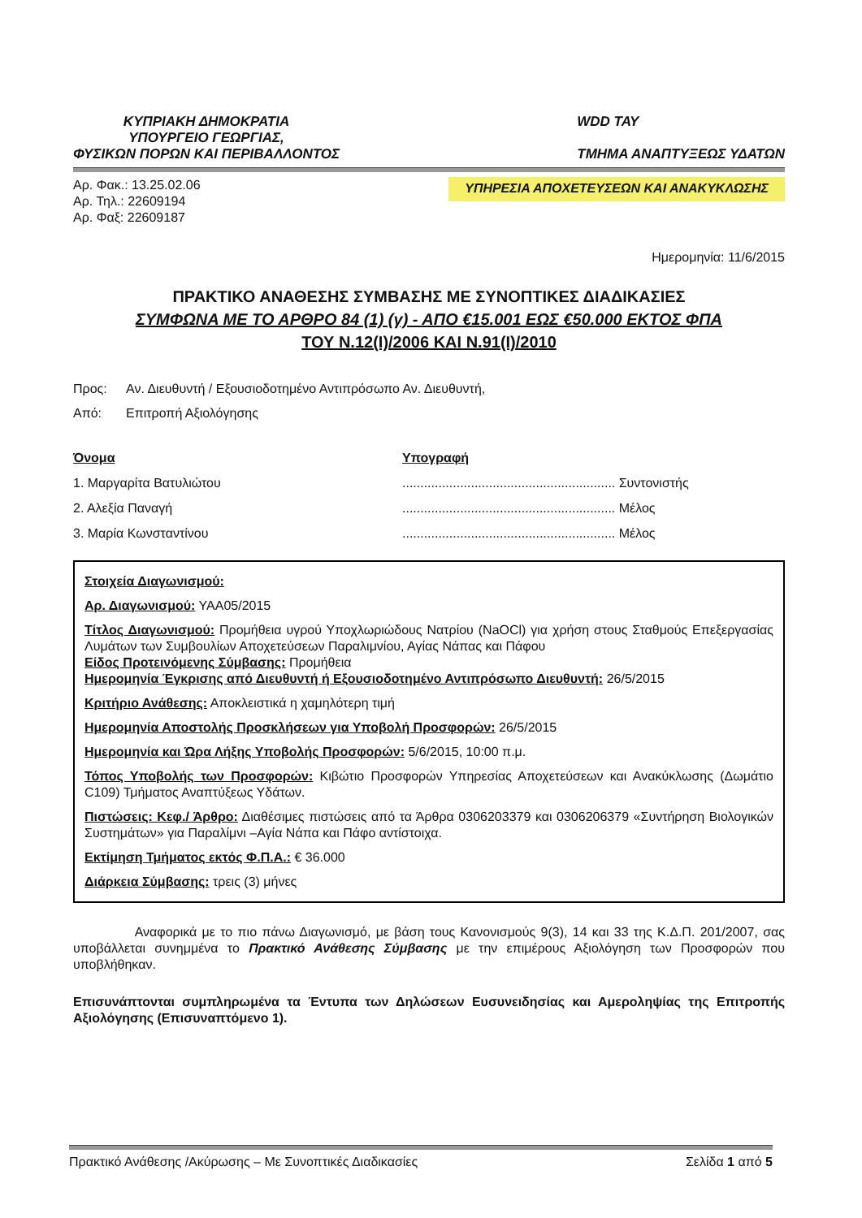ΚΥΠΡΙΑΚΗ ΔΗΜΟΚΡΑΤΙΑ
ΥΠΟΥΡΓΕΙΟ ΓΕΩΡΓΙΑΣ,
ΦΥΣΙΚΩΝ ΠΟΡΩΝ ΚΑΙ ΠΕΡΙΒΑΛΛΟΝΤΟΣ
WDD ΤΑΥ
ΤΜΗΜΑ ΑΝΑΠΤΥΞΕΩΣ ΥΔΑΤΩΝ
Αρ. Φακ.: 13.25.02.06
Αρ. Τηλ.: 22609194
Αρ. Φαξ: 22609187
ΥΠΗΡΕΣΙΑ ΑΠΟΧΕΤΕΥΣΕΩΝ ΚΑΙ ΑΝΑΚΥΚΛΩΣΗΣ
Ημερομηνία: 11/6/2015
ΠΡΑΚΤΙΚΟ ΑΝΑΘΕΣΗΣ ΣΥΜΒΑΣΗΣ ΜΕ ΣΥΝΟΠΤΙΚΕΣ ΔΙΑΔΙΚΑΣΙΕΣ
ΣΥΜΦΩΝΑ ΜΕ ΤΟ ΑΡΘΡΟ 84 (1) (γ) - ΑΠΟ €15.001 ΕΩΣ €50.000 ΕΚΤΟΣ ΦΠΑ
ΤΟΥ Ν.12(Ι)/2006 ΚΑΙ Ν.91(Ι)/2010
Προς: Αν. Διευθυντή / Εξουσιοδοτημένο Αντιπρόσωπο Αν. Διευθυντή,
Από: Επιτροπή Αξιολόγησης
Όνομα
1. Μαργαρίτα Βατυλιώτου
2. Αλεξία Παναγή
3. Μαρία Κωνσταντίνου
Υπογραφή
........................................................... Συντονιστής
........................................................... Μέλος
........................................................... Μέλος
Στοιχεία Διαγωνισμού:
Αρ. Διαγωνισμού: ΥΑΑ05/2015
Τίτλος Διαγωνισμού: Προμήθεια υγρού Υποχλωριώδους Νατρίου (NaOCl) για χρήση στους Σταθμούς Επεξεργασίας Λυμάτων των Συμβουλίων Αποχετεύσεων Παραλιμνίου, Αγίας Νάπας και Πάφου
Είδος Προτεινόμενης Σύμβασης: Προμήθεια
Ημερομηνία Έγκρισης από Διευθυντή ή Εξουσιοδοτημένο Αντιπρόσωπο Διευθυντή: 26/5/2015
Κριτήριο Ανάθεσης: Αποκλειστικά η χαμηλότερη τιμή
Ημερομηνία Αποστολής Προσκλήσεων για Υποβολή Προσφορών: 26/5/2015
Ημερομηνία και Ώρα Λήξης Υποβολής Προσφορών: 5/6/2015, 10:00 π.μ.
Τόπος Υποβολής των Προσφορών: Κιβώτιο Προσφορών Υπηρεσίας Αποχετεύσεων και Ανακύκλωσης (Δωμάτιο C109) Τμήματος Αναπτύξεως Υδάτων.
Πιστώσεις: Κεφ./ Άρθρο: Διαθέσιμες πιστώσεις από τα Άρθρα 0306203379 και 0306206379 «Συντήρηση Βιολογικών Συστημάτων» για Παραλίμνι –Αγία Νάπα και Πάφο αντίστοιχα.
Εκτίμηση Τμήματος εκτός Φ.Π.Α.: € 36.000
Διάρκεια Σύμβασης: τρεις (3) μήνες
Αναφορικά με το πιο πάνω Διαγωνισμό, με βάση τους Κανονισμούς 9(3), 14 και 33 της Κ.Δ.Π. 201/2007, σας υποβάλλεται συνημμένα το Πρακτικό Ανάθεσης Σύμβασης με την επιμέρους Αξιολόγηση των Προσφορών που υποβλήθηκαν.
Επισυνάπτονται συμπληρωμένα τα Έντυπα των Δηλώσεων Ευσυνειδησίας και Αμεροληψίας της Επιτροπής Αξιολόγησης (Επισυναπτόμενο 1).
Πρακτικό Ανάθεσης /Ακύρωσης – Με Συνοπτικές Διαδικασίες Σελίδα 1 από 5